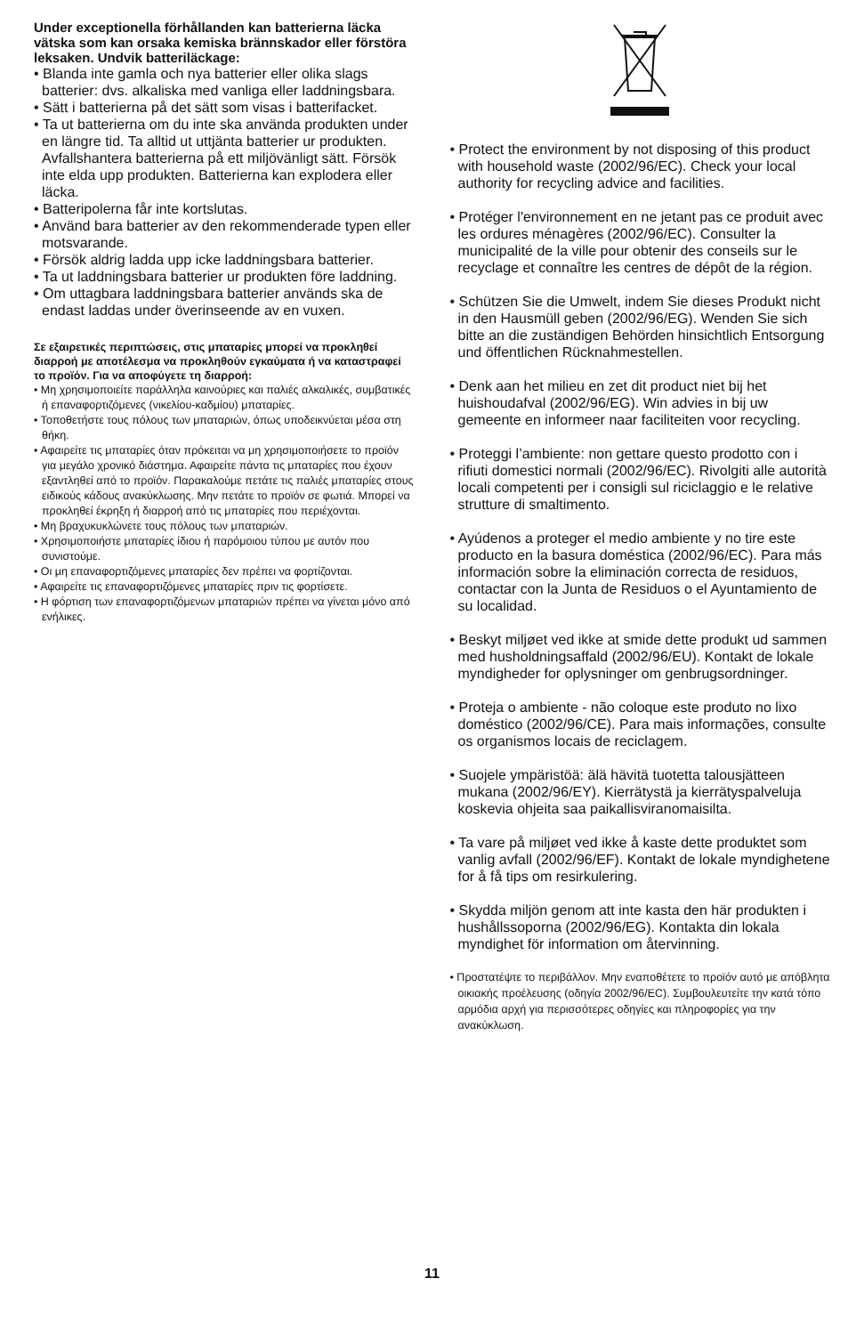Under exceptionella förhållanden kan batterierna läcka vätska som kan orsaka kemiska brännskador eller förstöra leksaken. Undvik batteriläckage:
• Blanda inte gamla och nya batterier eller olika slags batterier: dvs. alkaliska med vanliga eller laddningsbara.
• Sätt i batterierna på det sätt som visas i batterifacket.
• Ta ut batterierna om du inte ska använda produkten under en längre tid. Ta alltid ut uttjänta batterier ur produkten. Avfallshantera batterierna på ett miljövänligt sätt. Försök inte elda upp produkten. Batterierna kan explodera eller läcka.
• Batteripolerna får inte kortslutas.
• Använd bara batterier av den rekommenderade typen eller motsvarande.
• Försök aldrig ladda upp icke laddningsbara batterier.
• Ta ut laddningsbara batterier ur produkten före laddning.
• Om uttagbara laddningsbara batterier används ska de endast laddas under överinseende av en vuxen.
Σε εξαιρετικές περιπτώσεις, στις μπαταρίες μπορεί να προκληθεί διαρροή με αποτέλεσμα να προκληθούν εγκαύματα ή να καταστραφεί το προϊόν. Για να αποφύγετε τη διαρροή:
• Μη χρησιμοποιείτε παράλληλα καινούριες και παλιές αλκαλικές, συμβατικές ή επαναφορτιζόμενες (νικελίου-καδμίου) μπαταρίες.
• Τοποθετήστε τους πόλους των μπαταριών, όπως υποδεικνύεται μέσα στη θήκη.
• Αφαιρείτε τις μπαταρίες όταν πρόκειται να μη χρησιμοποιήσετε το προϊόν για μεγάλο χρονικό διάστημα. Αφαιρείτε πάντα τις μπαταρίες που έχουν εξαντληθεί από το προϊόν. Παρακαλούμε πετάτε τις παλιές μπαταρίες στους ειδικούς κάδους ανακύκλωσης. Μην πετάτε το προϊόν σε φωτιά. Μπορεί να προκληθεί έκρηξη ή διαρροή από τις μπαταρίες που περιέχονται.
• Μη βραχυκυκλώνετε τους πόλους των μπαταριών.
• Χρησιμοποιήστε μπαταρίες ίδιου ή παρόμοιου τύπου με αυτόν που συνιστούμε.
• Οι μη επαναφορτιζόμενες μπαταρίες δεν πρέπει να φορτίζονται.
• Αφαιρείτε τις επαναφορτιζόμενες μπαταρίες πριν τις φορτίσετε.
• Η φόρτιση των επαναφορτιζόμενων μπαταριών πρέπει να γίνεται μόνο από ενήλικες.
• Protect the environment by not disposing of this product with household waste (2002/96/EC). Check your local authority for recycling advice and facilities.
• Protéger l'environnement en ne jetant pas ce produit avec les ordures ménagères (2002/96/EC). Consulter la municipalité de la ville pour obtenir des conseils sur le recyclage et connaître les centres de dépôt de la région.
• Schützen Sie die Umwelt, indem Sie dieses Produkt nicht in den Hausmüll geben (2002/96/EG). Wenden Sie sich bitte an die zuständigen Behörden hinsichtlich Entsorgung und öffentlichen Rücknahmestellen.
• Denk aan het milieu en zet dit product niet bij het huishoudafval (2002/96/EG). Win advies in bij uw gemeente en informeer naar faciliteiten voor recycling.
• Proteggi l’ambiente: non gettare questo prodotto con i rifiuti domestici normali (2002/96/EC). Rivolgiti alle autorità locali competenti per i consigli sul riciclaggio e le relative strutture di smaltimento.
• Ayúdenos a proteger el medio ambiente y no tire este producto en la basura doméstica (2002/96/EC). Para más información sobre la eliminación correcta de residuos, contactar con la Junta de Residuos o el Ayuntamiento de su localidad.
• Beskyt miljøet ved ikke at smide dette produkt ud sammen med husholdningsaffald (2002/96/EU). Kontakt de lokale myndigheder for oplysninger om genbrugsordninger.
• Proteja o ambiente - não coloque este produto no lixo doméstico (2002/96/CE). Para mais informações, consulte os organismos locais de reciclagem.
• Suojele ympäristöä: älä hävitä tuotetta talousjätteen mukana (2002/96/EY). Kierrätystä ja kierrätyspalveluja koskevia ohjeita saa paikallisviranomaisilta.
• Ta vare på miljøet ved ikke å kaste dette produktet som vanlig avfall (2002/96/EF). Kontakt de lokale myndighetene for å få tips om resirkulering.
• Skydda miljön genom att inte kasta den här produkten i hushållssoporna (2002/96/EG). Kontakta din lokala myndighet för information om återvinning.
• Προστατέψτε το περιβάλλον. Μην εναποθέτετε το προϊόν αυτό με απόβλητα οικιακής προέλευσης (οδηγία 2002/96/EC). Συμβουλευτείτε την κατά τόπο αρμόδια αρχή για περισσότερες οδηγίες και πληροφορίες για την ανακύκλωση.
11